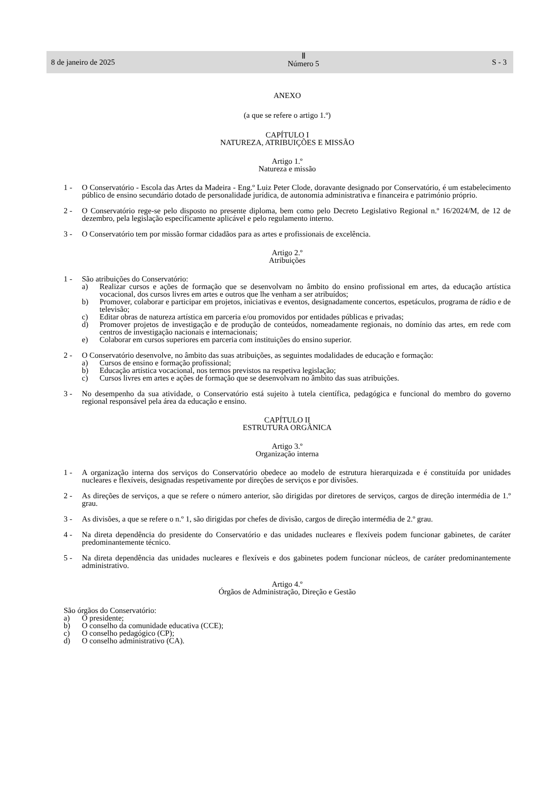8 de janeiro de 2025
Ⅱ
Número 5
S - 3
ANEXO
(a que se refere o artigo 1.º)
CAPÍTULO I
NATUREZA, ATRIBUIÇÕES E MISSÃO
Artigo 1.º
Natureza e missão
1 - O Conservatório - Escola das Artes da Madeira - Eng.º Luiz Peter Clode, doravante designado por Conservatório, é um estabelecimento público de ensino secundário dotado de personalidade jurídica, de autonomia administrativa e financeira e património próprio.
2 - O Conservatório rege-se pelo disposto no presente diploma, bem como pelo Decreto Legislativo Regional n.º 16/2024/M, de 12 de dezembro, pela legislação especificamente aplicável e pelo regulamento interno.
3 - O Conservatório tem por missão formar cidadãos para as artes e profissionais de excelência.
Artigo 2.º
Atribuições
1 - São atribuições do Conservatório:
a) Realizar cursos e ações de formação que se desenvolvam no âmbito do ensino profissional em artes, da educação artística vocacional, dos cursos livres em artes e outros que lhe venham a ser atribuídos;
b) Promover, colaborar e participar em projetos, iniciativas e eventos, designadamente concertos, espetáculos, programa de rádio e de televisão;
c) Editar obras de natureza artística em parceria e/ou promovidos por entidades públicas e privadas;
d) Promover projetos de investigação e de produção de conteúdos, nomeadamente regionais, no domínio das artes, em rede com centros de investigação nacionais e internacionais;
e) Colaborar em cursos superiores em parceria com instituições do ensino superior.
2 - O Conservatório desenvolve, no âmbito das suas atribuições, as seguintes modalidades de educação e formação:
a) Cursos de ensino e formação profissional;
b) Educação artística vocacional, nos termos previstos na respetiva legislação;
c) Cursos livres em artes e ações de formação que se desenvolvam no âmbito das suas atribuições.
3 - No desempenho da sua atividade, o Conservatório está sujeito à tutela científica, pedagógica e funcional do membro do governo regional responsável pela área da educação e ensino.
CAPÍTULO II
ESTRUTURA ORGÂNICA
Artigo 3.º
Organização interna
1 - A organização interna dos serviços do Conservatório obedece ao modelo de estrutura hierarquizada e é constituída por unidades nucleares e flexíveis, designadas respetivamente por direções de serviços e por divisões.
2 - As direções de serviços, a que se refere o número anterior, são dirigidas por diretores de serviços, cargos de direção intermédia de 1.º grau.
3 - As divisões, a que se refere o n.º 1, são dirigidas por chefes de divisão, cargos de direção intermédia de 2.º grau.
4 - Na direta dependência do presidente do Conservatório e das unidades nucleares e flexíveis podem funcionar gabinetes, de caráter predominantemente técnico.
5 - Na direta dependência das unidades nucleares e flexíveis e dos gabinetes podem funcionar núcleos, de caráter predominantemente administrativo.
Artigo 4.º
Órgãos de Administração, Direção e Gestão
São órgãos do Conservatório:
a) O presidente;
b) O conselho da comunidade educativa (CCE);
c) O conselho pedagógico (CP);
d) O conselho administrativo (CA).